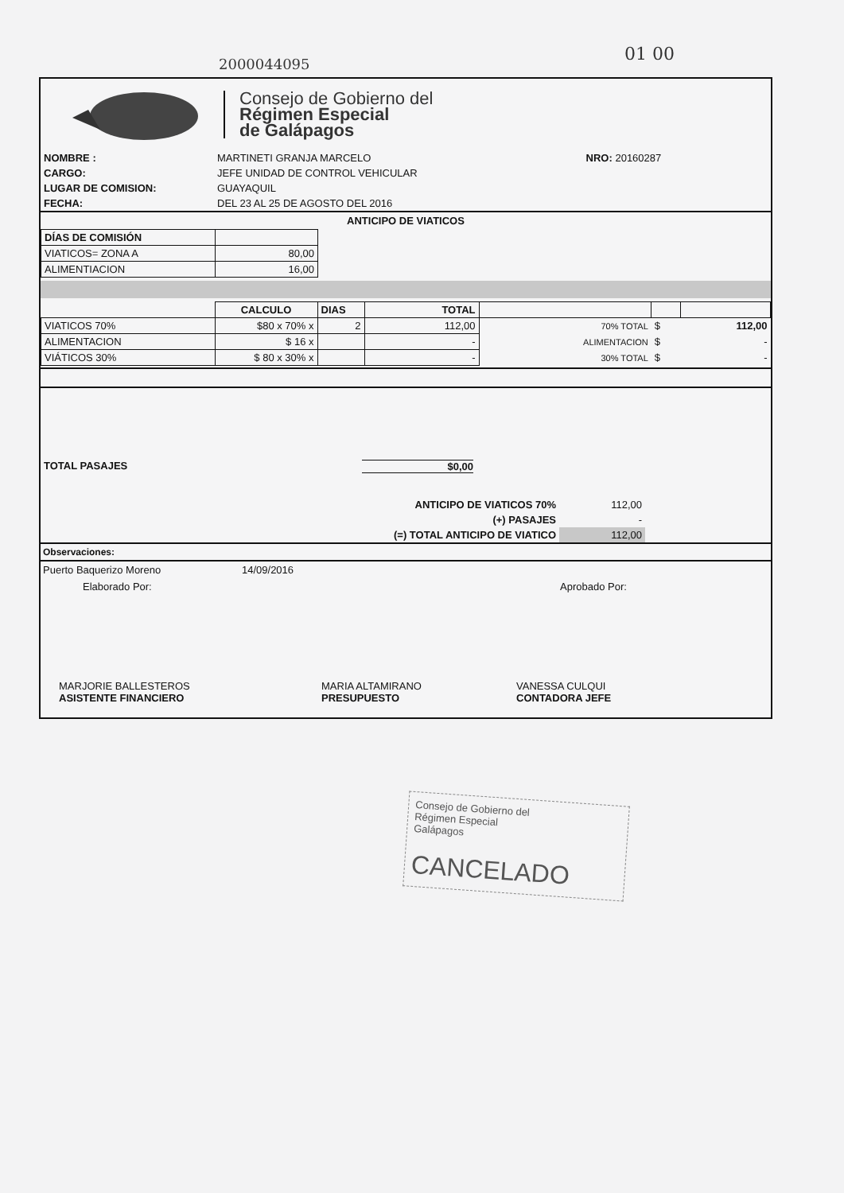2000044095 01 00
Consejo de Gobierno del
Régimen Especial
de Galápagos
| NOMBRE : | MARTINETI GRANJA MARCELO | NRO: 20160287 |
| CARGO: | JEFE UNIDAD DE CONTROL VEHICULAR | |
| LUGAR DE COMISION: | GUAYAQUIL | |
| FECHA: | DEL 23 AL 25 DE AGOSTO DEL 2016 | |
ANTICIPO DE VIATICOS
| DÍAS DE COMISIÓN | |
| VIATICOS= ZONA A | 80,00 |
| ALIMENTIACION | 16,00 |
| | CALCULO | DIAS | TOTAL | | | |
| VIATICOS 70% | $80 x 70% x | 2 | 112,00 | 70% TOTAL | $ | 112,00 |
| ALIMENTACION | $ 16 x | | - | ALIMENTACION | $ | - |
| VIÁTICOS 30% | $ 80 x 30% x | | - | 30% TOTAL | $ | - |
TOTAL PASAJES $0,00
| ANTICIPO DE VIATICOS 70% | 112,00 |
| (+) PASAJES | - |
| (=) TOTAL ANTICIPO DE VIATICO | 112,00 |
Observaciones:
Puerto Baquerizo Moreno 14/09/2016
Elaborado Por: Aprobado Por:
MARJORIE BALLESTEROS
ASISTENTE FINANCIERO
MARIA ALTAMIRANO
PRESUPUESTO
VANESSA CULQUI
CONTADORA JEFE
Consejo de Gobierno del
Régimen Especial
Galápagos
CANCELADO